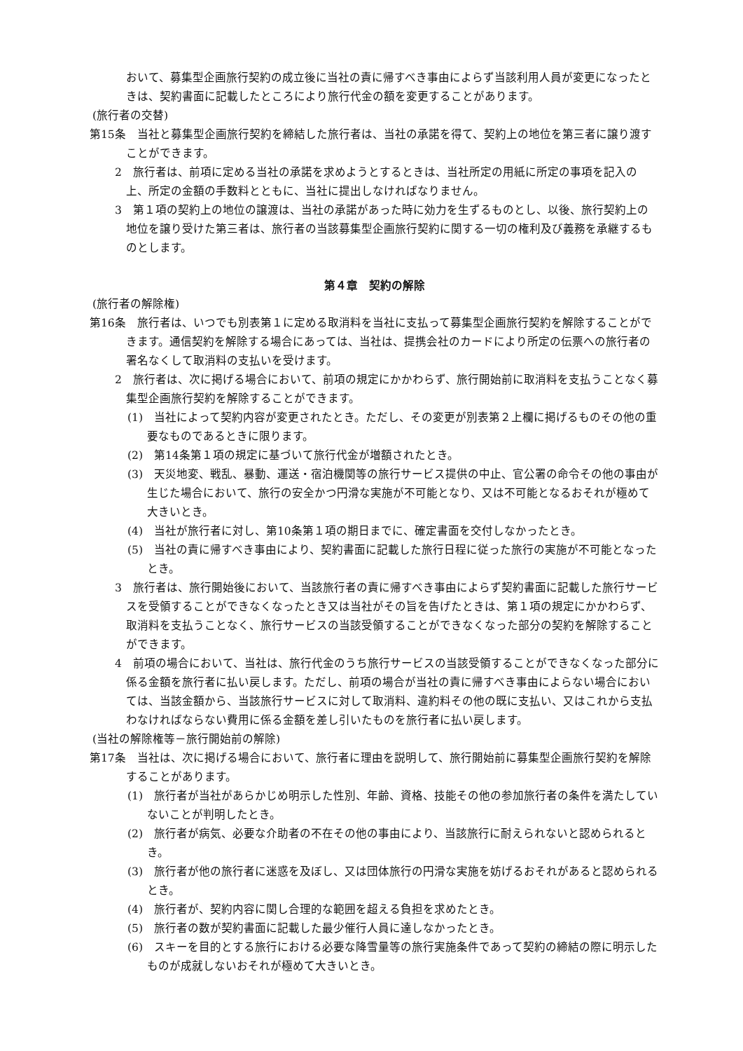おいて、募集型企画旅行契約の成立後に当社の責に帰すべき事由によらず当該利用人員が変更になったときは、契約書面に記載したところにより旅行代金の額を変更することがあります。
(旅行者の交替)
第15条　当社と募集型企画旅行契約を締結した旅行者は、当社の承諾を得て、契約上の地位を第三者に譲り渡すことができます。
2　旅行者は、前項に定める当社の承諾を求めようとするときは、当社所定の用紙に所定の事項を記入の上、所定の金額の手数料とともに、当社に提出しなければなりません。
3　第１項の契約上の地位の譲渡は、当社の承諾があった時に効力を生ずるものとし、以後、旅行契約上の地位を譲り受けた第三者は、旅行者の当該募集型企画旅行契約に関する一切の権利及び義務を承継するものとします。
第４章　契約の解除
(旅行者の解除権)
第16条　旅行者は、いつでも別表第１に定める取消料を当社に支払って募集型企画旅行契約を解除することができます。通信契約を解除する場合にあっては、当社は、提携会社のカードにより所定の伝票への旅行者の署名なくして取消料の支払いを受けます。
2　旅行者は、次に掲げる場合において、前項の規定にかかわらず、旅行開始前に取消料を支払うことなく募集型企画旅行契約を解除することができます。
(1)　当社によって契約内容が変更されたとき。ただし、その変更が別表第２上欄に掲げるものその他の重要なものであるときに限ります。
(2)　第14条第１項の規定に基づいて旅行代金が増額されたとき。
(3)　天災地変、戦乱、暴動、運送・宿泊機関等の旅行サービス提供の中止、官公署の命令その他の事由が生じた場合において、旅行の安全かつ円滑な実施が不可能となり、又は不可能となるおそれが極めて大きいとき。
(4)　当社が旅行者に対し、第10条第１項の期日までに、確定書面を交付しなかったとき。
(5)　当社の責に帰すべき事由により、契約書面に記載した旅行日程に従った旅行の実施が不可能となったとき。
3　旅行者は、旅行開始後において、当該旅行者の責に帰すべき事由によらず契約書面に記載した旅行サービスを受領することができなくなったとき又は当社がその旨を告げたときは、第１項の規定にかかわらず、取消料を支払うことなく、旅行サービスの当該受領することができなくなった部分の契約を解除することができます。
4　前項の場合において、当社は、旅行代金のうち旅行サービスの当該受領することができなくなった部分に係る金額を旅行者に払い戻します。ただし、前項の場合が当社の責に帰すべき事由によらない場合においては、当該金額から、当該旅行サービスに対して取消料、違約料その他の既に支払い、又はこれから支払わなければならない費用に係る金額を差し引いたものを旅行者に払い戻します。
(当社の解除権等－旅行開始前の解除)
第17条　当社は、次に掲げる場合において、旅行者に理由を説明して、旅行開始前に募集型企画旅行契約を解除することがあります。
(1)　旅行者が当社があらかじめ明示した性別、年齢、資格、技能その他の参加旅行者の条件を満たしていないことが判明したとき。
(2)　旅行者が病気、必要な介助者の不在その他の事由により、当該旅行に耐えられないと認められるとき。
(3)　旅行者が他の旅行者に迷惑を及ぼし、又は団体旅行の円滑な実施を妨げるおそれがあると認められるとき。
(4)　旅行者が、契約内容に関し合理的な範囲を超える負担を求めたとき。
(5)　旅行者の数が契約書面に記載した最少催行人員に達しなかったとき。
(6)　スキーを目的とする旅行における必要な降雪量等の旅行実施条件であって契約の締結の際に明示したものが成就しないおそれが極めて大きいとき。